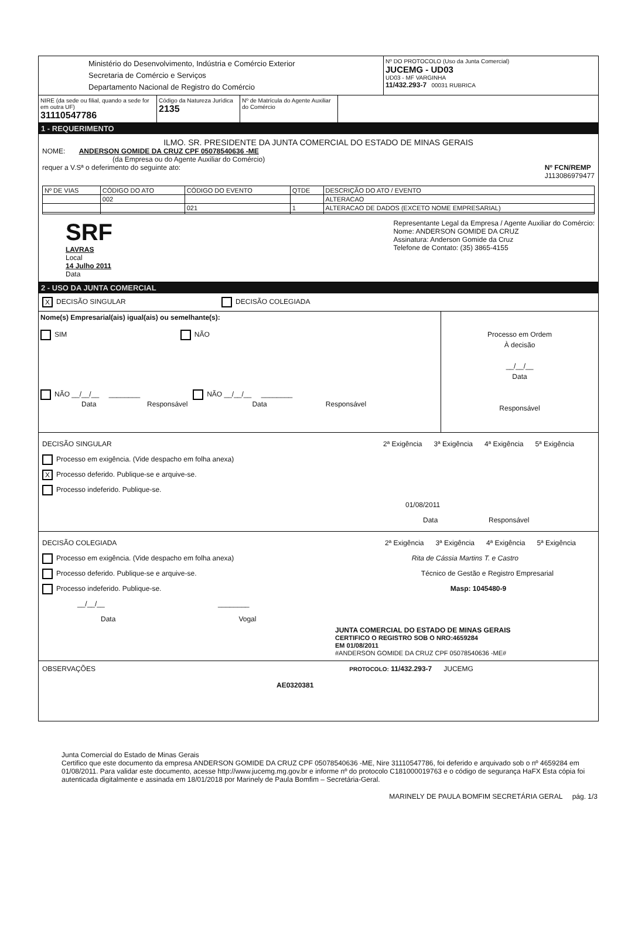Ministério do Desenvolvimento, Indústria e Comércio Exterior
Secretaria de Comércio e Serviços
Departamento Nacional de Registro do Comércio
Nº DO PROTOCOLO (Uso da Junta Comercial)
JUCEMG - UD03
UD03 - MF VARGINHA
11/432.293-7 00031 RUBRICA
NIRE (da sede ou filial, quando a sede for em outra UF)
31110547786
Código da Natureza Jurídica
2135
Nº de Matrícula do Agente Auxiliar do Comércio
1 - REQUERIMENTO
ILMO. SR. PRESIDENTE DA JUNTA COMERCIAL DO ESTADO DE MINAS GERAIS
NOME: ANDERSON GOMIDE DA CRUZ CPF 05078540636 -ME
(da Empresa ou do Agente Auxiliar do Comércio)
requer a V.Sª o deferimento do seguinte ato: Nº FCN/REMP
J113086979477
| Nº DE VIAS | CÓDIGO DO ATO | CÓDIGO DO EVENTO | QTDE | DESCRIÇÃO DO ATO / EVENTO |
| --- | --- | --- | --- | --- |
| | 002 | | | ALTERACAO |
| | | 021 | 1 | ALTERACAO DE DADOS (EXCETO NOME EMPRESARIAL) |
SRF
LAVRAS
Local
14 Julho 2011
Data
Representante Legal da Empresa / Agente Auxiliar do Comércio:
Nome: ANDERSON GOMIDE DA CRUZ
Assinatura: Anderson Gomide da Cruz
Telefone de Contato: (35) 3865-4155
2 - USO DA JUNTA COMERCIAL
X DECISÃO SINGULAR DECISÃO COLEGIADA
Nome(s) Empresarial(ais) igual(ais) ou semelhante(s):
SIM NÃO
NÃO __/__/__ ________ NÃO __/__/__ ________
Data Responsável Data Responsável
Processo em Ordem
À decisão
__/__/__
Data
Responsável
DECISÃO SINGULAR 2ª Exigência 3ª Exigência 4ª Exigência 5ª Exigência
Processo em exigência. (Vide despacho em folha anexa)
X Processo deferido. Publique-se e arquive-se.
Processo indeferido. Publique-se.
01/08/2011
Data Responsável
DECISÃO COLEGIADA 2ª Exigência 3ª Exigência 4ª Exigência 5ª Exigência
Processo em exigência. (Vide despacho em folha anexa) Rita de Cássia Martins T. e Castro
Processo deferido. Publique-se e arquive-se. Técnico de Gestão e Registro Empresarial
Processo indeferido. Publique-se. Masp: 1045480-9
__/__/__ ________
Data Vogal
JUNTA COMERCIAL DO ESTADO DE MINAS GERAIS
CERTIFICO O REGISTRO SOB O NRO:4659284
EM 01/08/2011
#ANDERSON GOMIDE DA CRUZ CPF 05078540636 -ME#
OBSERVAÇÕES PROTOCOLO: 11/432.293-7 JUCEMG
AE0320381
Junta Comercial do Estado de Minas Gerais
Certifico que este documento da empresa ANDERSON GOMIDE DA CRUZ CPF 05078540636 -ME, Nire 31110547786, foi deferido e arquivado sob o nº 4659284 em 01/08/2011. Para validar este documento, acesse http://www.jucemg.mg.gov.br e informe nº do protocolo C181000019763 e o código de segurança HaFX Esta cópia foi autenticada digitalmente e assinada em 18/01/2018 por Marinely de Paula Bomfim – Secretária-Geral.
MARINELY DE PAULA BOMFIM SECRETÁRIA GERAL pág. 1/3